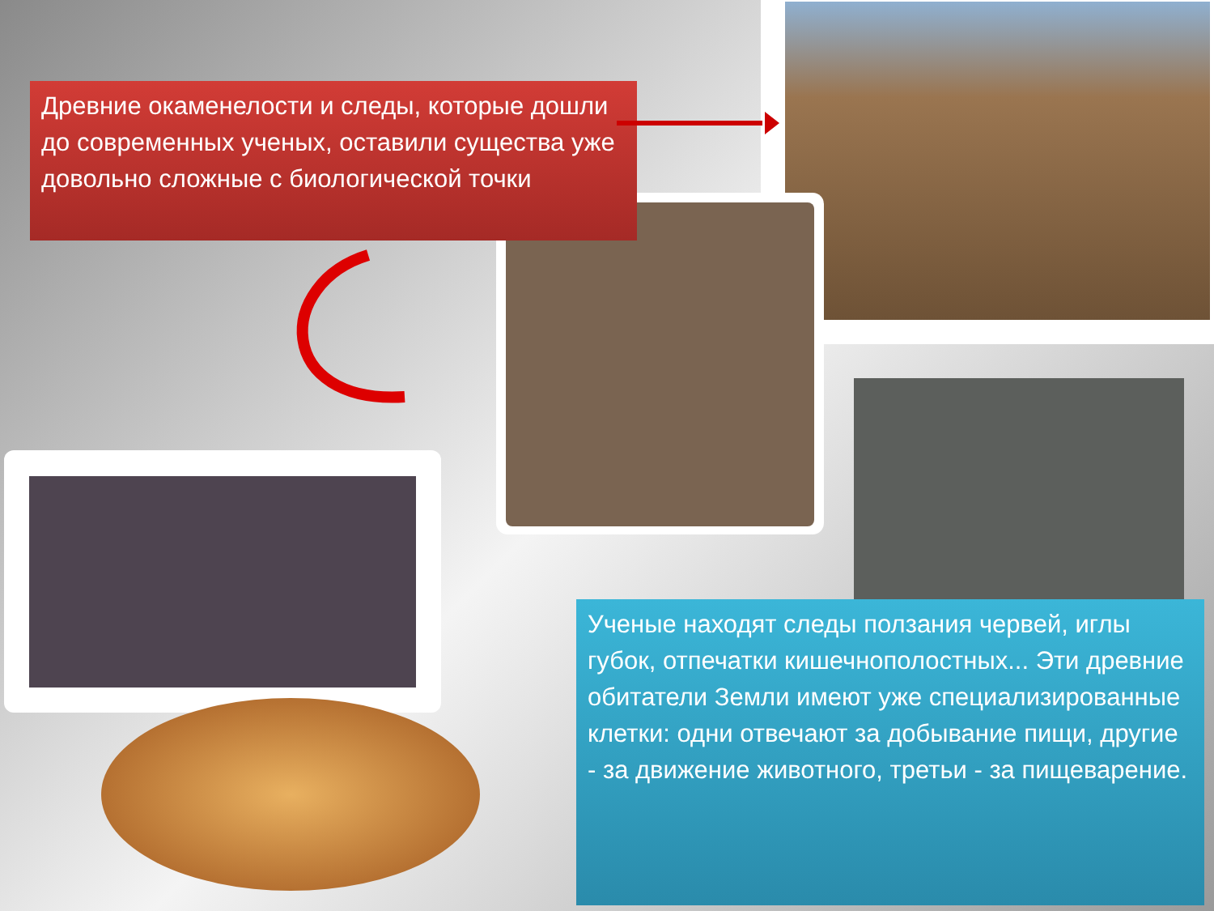Древние окаменелости и следы, которые дошли до современных ученых, оставили существа уже довольно сложные с биологической точки
Ученые находят следы ползания червей, иглы губок, отпечатки кишечнополостных... Эти древние обитатели Земли имеют уже специализированные клетки: одни отвечают за добывание пищи, другие - за движение животного, третьи - за пищеварение.